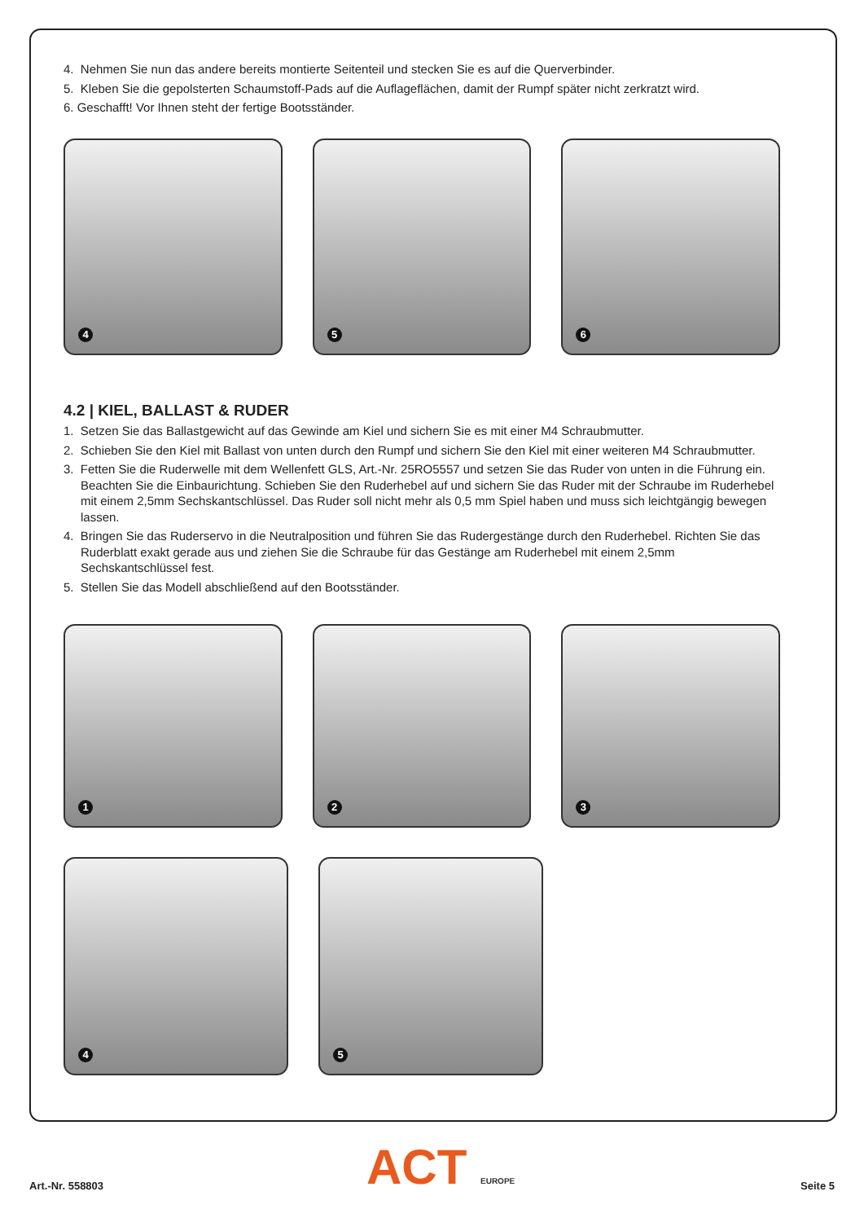4. Nehmen Sie nun das andere bereits montierte Seitenteil und stecken Sie es auf die Querverbinder.
5. Kleben Sie die gepolsterten Schaumstoff-Pads auf die Auflageflächen, damit der Rumpf später nicht zerkratzt wird.
6. Geschafft! Vor Ihnen steht der fertige Bootsständer.
4
5
6
4.2 | KIEL, BALLAST & RUDER
1. Setzen Sie das Ballastgewicht auf das Gewinde am Kiel und sichern Sie es mit einer M4 Schraubmutter.
2. Schieben Sie den Kiel mit Ballast von unten durch den Rumpf und sichern Sie den Kiel mit einer weiteren M4 Schraubmutter.
3. Fetten Sie die Ruderwelle mit dem Wellenfett GLS, Art.-Nr. 25RO5557 und setzen Sie das Ruder von unten in die Führung ein. Beachten Sie die Einbaurichtung. Schieben Sie den Ruderhebel auf und sichern Sie das Ruder mit der Schraube im Ruderhebel mit einem 2,5mm Sechskantschlüssel. Das Ruder soll nicht mehr als 0,5 mm Spiel haben und muss sich leichtgängig bewegen lassen.
4. Bringen Sie das Ruderservo in die Neutralposition und führen Sie das Rudergestänge durch den Ruderhebel. Richten Sie das Ruderblatt exakt gerade aus und ziehen Sie die Schraube für das Gestänge am Ruderhebel mit einem 2,5mm Sechskantschlüssel fest.
5. Stellen Sie das Modell abschließend auf den Bootsständer.
1
2
3
4
5
ACT EUROPE
Art.-Nr. 558803 Seite 5